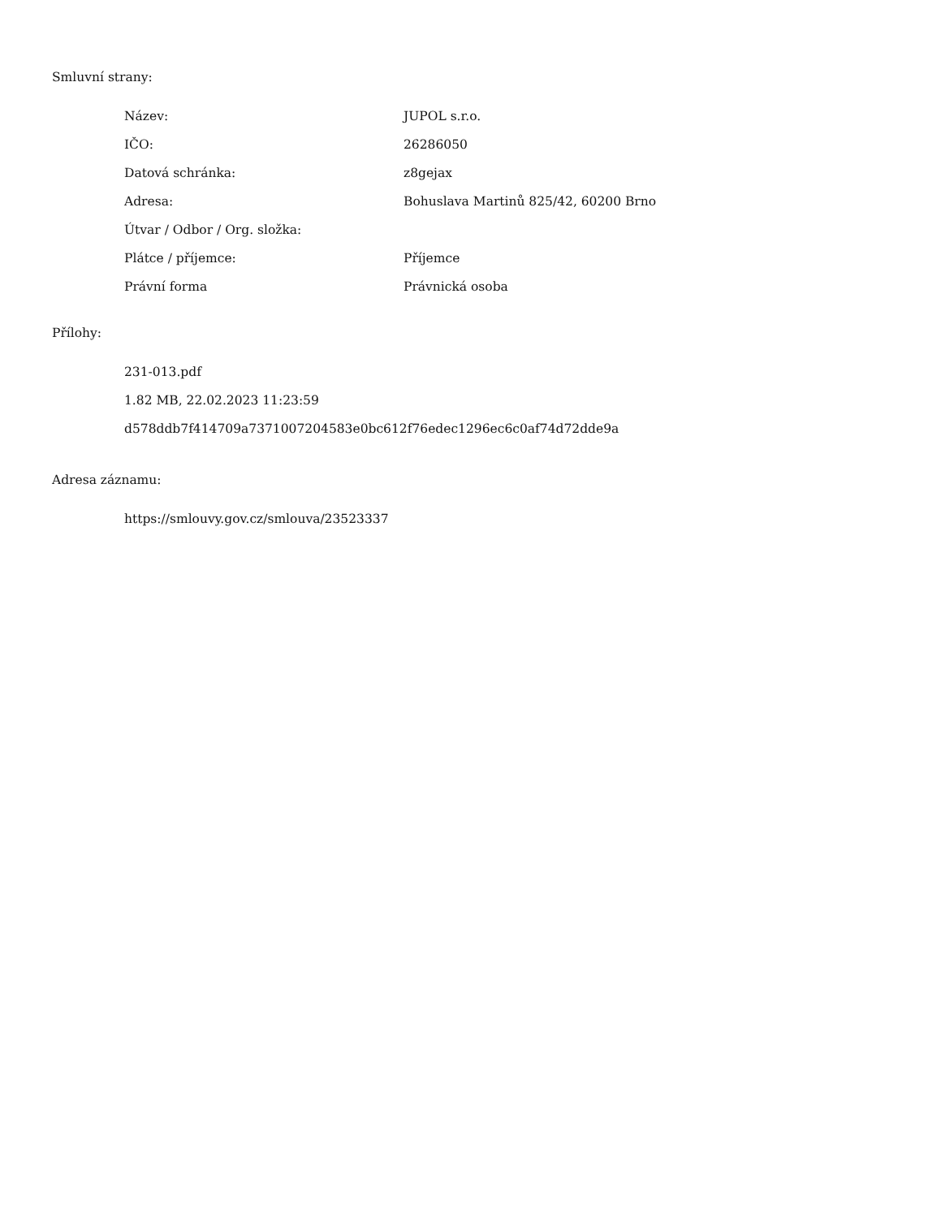Smluvní strany:
| Název: | JUPOL s.r.o. |
| IČO: | 26286050 |
| Datová schránka: | z8gejax |
| Adresa: | Bohuslava Martinů 825/42, 60200 Brno |
| Útvar / Odbor / Org. složka: | |
| Plátce / příjemce: | Příjemce |
| Právní forma | Právnická osoba |
Přílohy:
231-013.pdf
1.82 MB, 22.02.2023 11:23:59
d578ddb7f414709a7371007204583e0bc612f76edec1296ec6c0af74d72dde9a
Adresa záznamu:
https://smlouvy.gov.cz/smlouva/23523337